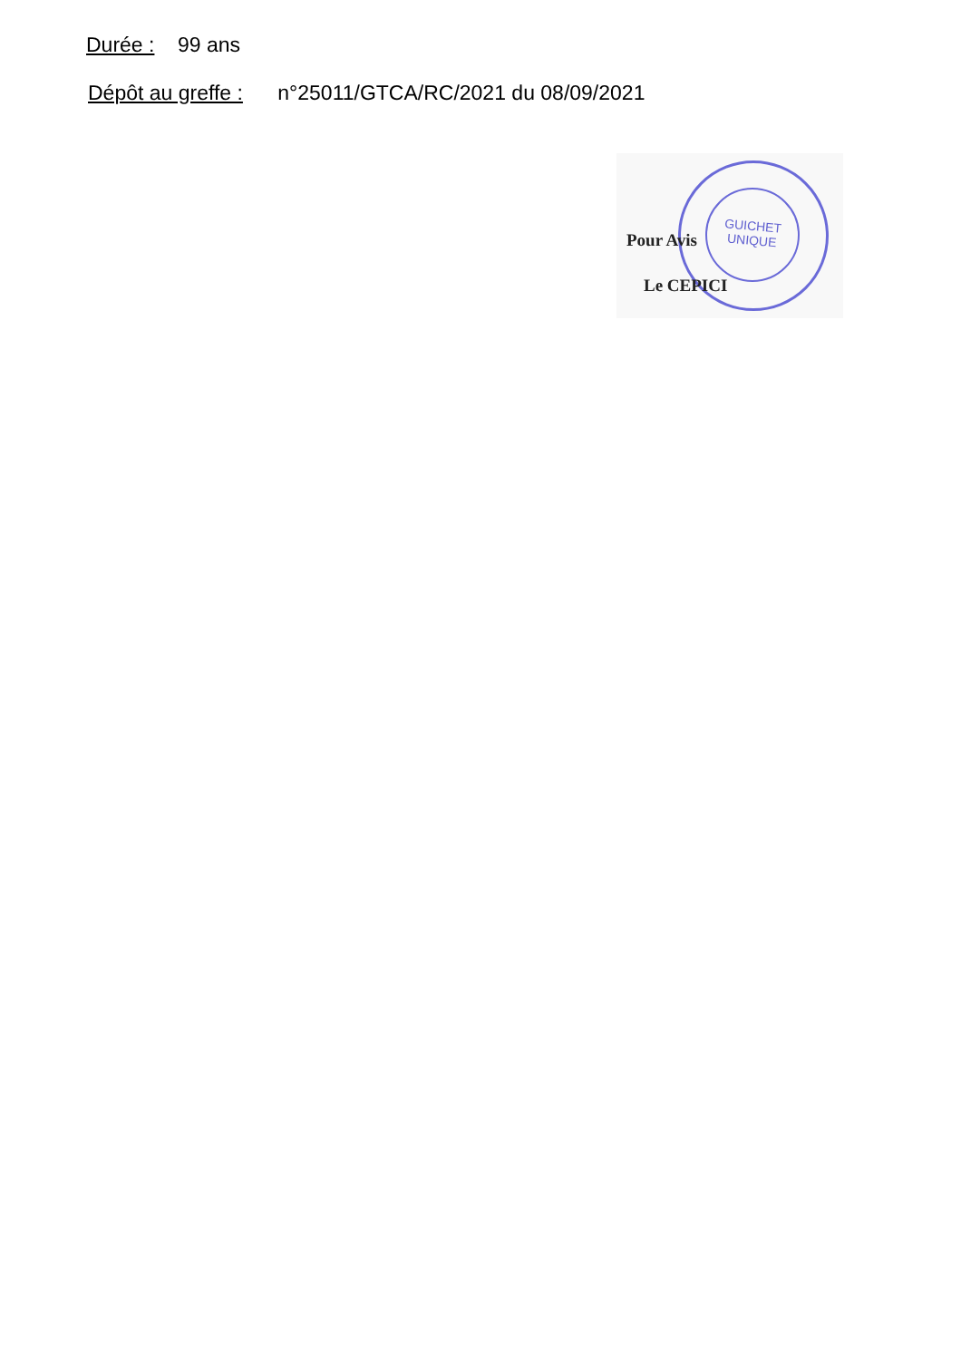Durée : 99 ans
Dépôt au greffe : n°25011/GTCA/RC/2021 du 08/09/2021
GUICHET UNIQUE
Pour Avis
Le CEPICI